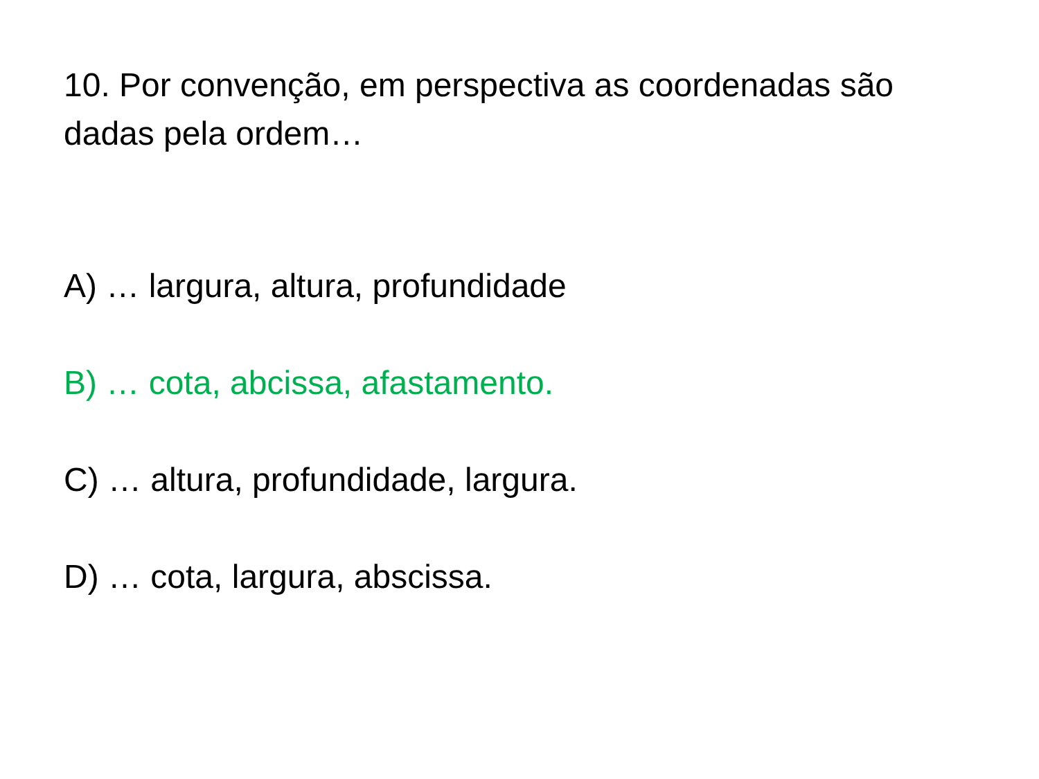10. Por convenção, em perspectiva as coordenadas são dadas pela ordem…
A) … largura, altura, profundidade
B) … cota, abcissa, afastamento.
C) … altura, profundidade, largura.
D) … cota, largura, abscissa.